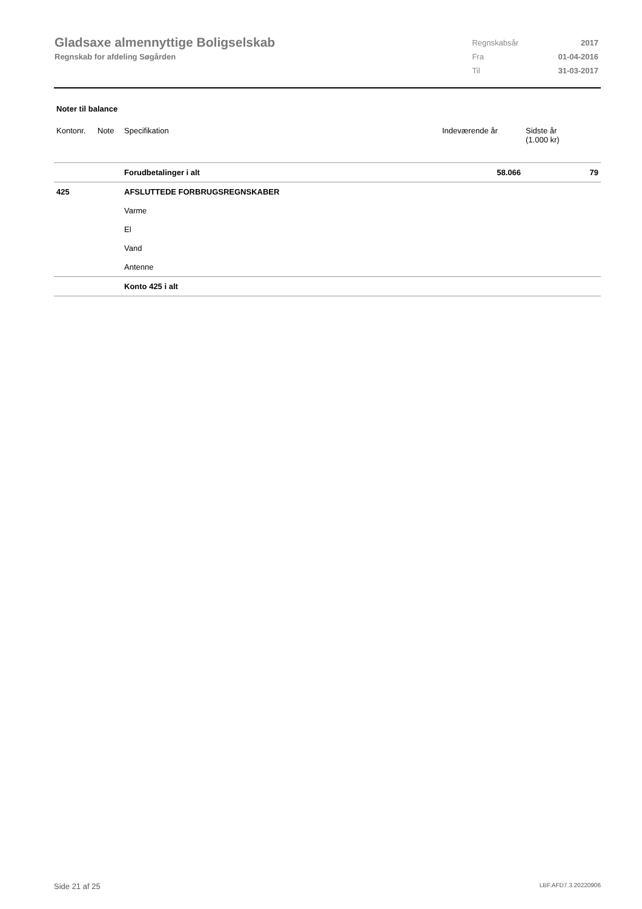Gladsaxe almennyttige Boligselskab
Regnskab for afdeling Søgården
| Regnskabsår | 2017 |
| Fra | 01-04-2016 |
| Til | 31-03-2017 |
Noter til balance
| Kontonr. | Note | Specifikation | Indeværende år | Sidste år (1.000 kr) |
| --- | --- | --- | --- | --- |
| | | Forudbetalinger i alt | 58.066 | 79 |
| 425 | | AFSLUTTEDE FORBRUGSREGNSKABER | | |
| | | Varme | | |
| | | El | | |
| | | Vand | | |
| | | Antenne | | |
| | | Konto 425 i alt | | |
Side 21 af 25 LBF.AFD7.3.20220906